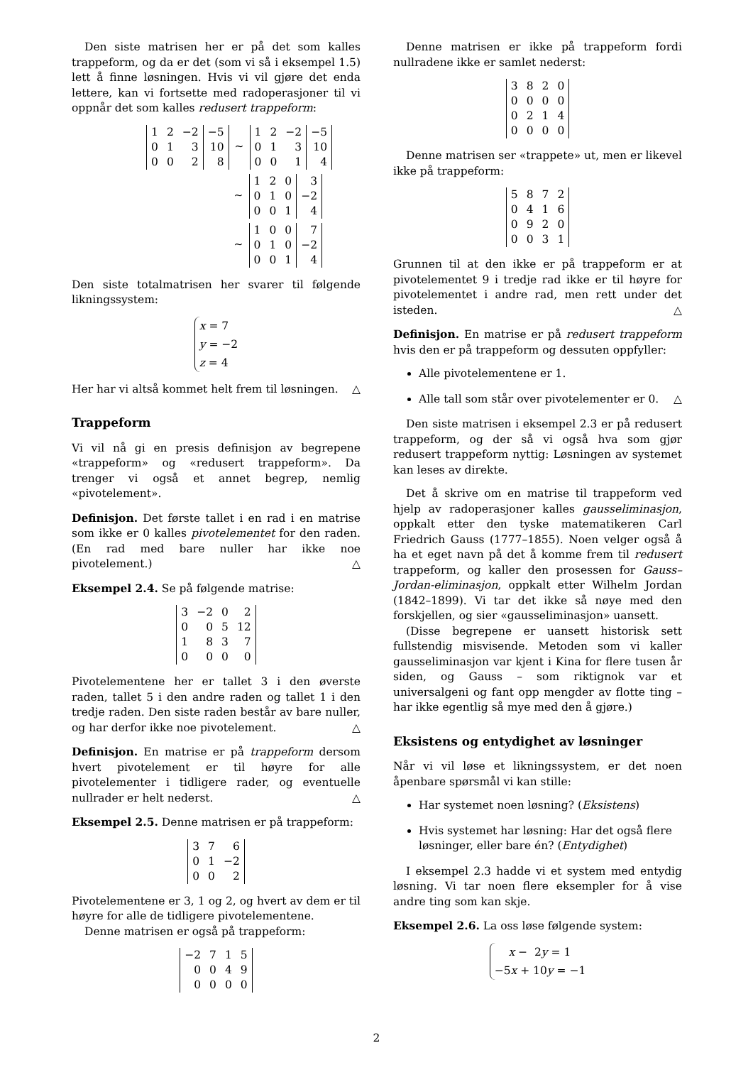Den siste matrisen her er på det som kalles trappeform, og da er det (som vi så i eksempel 1.5) lett å finne løsningen. Hvis vi vil gjøre det enda lettere, kan vi fortsette med radoperasjoner til vi oppnår det som kalles redusert trappeform:
| 1 | 2 | −2 | −5 |
| 0 | 1 | 3 | 10 |
| 0 | 0 | 2 | 8 |
∼
| 1 | 2 | −2 | −5 |
| 0 | 1 | 3 | 10 |
| 0 | 0 | 1 | 4 |
∼
| 1 | 2 | 0 | 3 |
| 0 | 1 | 0 | −2 |
| 0 | 0 | 1 | 4 |
∼
| 1 | 0 | 0 | 7 |
| 0 | 1 | 0 | −2 |
| 0 | 0 | 1 | 4 |
Den siste totalmatrisen her svarer til følgende likningssystem:
x = 7
y = −2
z = 4
Her har vi altså kommet helt frem til løsningen. △
Trappeform
Vi vil nå gi en presis definisjon av begrepene «trappeform» og «redusert trappeform». Da trenger vi også et annet begrep, nemlig «pivotelement».
Definisjon. Det første tallet i en rad i en matrise som ikke er 0 kalles pivotelementet for den raden. (En rad med bare nuller har ikke noe pivotelement.) △
Eksempel 2.4. Se på følgende matrise:
| 3 | −2 | 0 | 2 |
| 0 | 0 | 5 | 12 |
| 1 | 8 | 3 | 7 |
| 0 | 0 | 0 | 0 |
Pivotelementene her er tallet 3 i den øverste raden, tallet 5 i den andre raden og tallet 1 i den tredje raden. Den siste raden består av bare nuller, og har derfor ikke noe pivotelement. △
Definisjon. En matrise er på trappeform dersom hvert pivotelement er til høyre for alle pivotelementer i tidligere rader, og eventuelle nullrader er helt nederst. △
Eksempel 2.5. Denne matrisen er på trappeform:
| 3 | 7 | 6 |
| 0 | 1 | −2 |
| 0 | 0 | 2 |
Pivotelementene er 3, 1 og 2, og hvert av dem er til høyre for alle de tidligere pivotelementene.
Denne matrisen er også på trappeform:
| −2 | 7 | 1 | 5 |
| 0 | 0 | 4 | 9 |
| 0 | 0 | 0 | 0 |
Denne matrisen er ikke på trappeform fordi nullradene ikke er samlet nederst:
| 3 | 8 | 2 | 0 |
| 0 | 0 | 0 | 0 |
| 0 | 2 | 1 | 4 |
| 0 | 0 | 0 | 0 |
Denne matrisen ser «trappete» ut, men er likevel ikke på trappeform:
| 5 | 8 | 7 | 2 |
| 0 | 4 | 1 | 6 |
| 0 | 9 | 2 | 0 |
| 0 | 0 | 3 | 1 |
Grunnen til at den ikke er på trappeform er at pivotelementet 9 i tredje rad ikke er til høyre for pivotelementet i andre rad, men rett under det isteden. △
Definisjon. En matrise er på redusert trappeform hvis den er på trappeform og dessuten oppfyller:
Alle pivotelementene er 1.
Alle tall som står over pivotelementer er 0. △
Den siste matrisen i eksempel 2.3 er på redusert trappeform, og der så vi også hva som gjør redusert trappeform nyttig: Løsningen av systemet kan leses av direkte.
Det å skrive om en matrise til trappeform ved hjelp av radoperasjoner kalles gausseliminasjon, oppkalt etter den tyske matematikeren Carl Friedrich Gauss (1777–1855). Noen velger også å ha et eget navn på det å komme frem til redusert trappeform, og kaller den prosessen for Gauss–Jordan-eliminasjon, oppkalt etter Wilhelm Jordan (1842–1899). Vi tar det ikke så nøye med den forskjellen, og sier «gausseliminasjon» uansett.
(Disse begrepene er uansett historisk sett fullstendig misvisende. Metoden som vi kaller gausseliminasjon var kjent i Kina for flere tusen år siden, og Gauss – som riktignok var et universalgeni og fant opp mengder av flotte ting – har ikke egentlig så mye med den å gjøre.)
Eksistens og entydighet av løsninger
Når vi vil løse et likningssystem, er det noen åpenbare spørsmål vi kan stille:
Har systemet noen løsning? (Eksistens)
Hvis systemet har løsning: Har det også flere løsninger, eller bare én? (Entydighet)
I eksempel 2.3 hadde vi et system med entydig løsning. Vi tar noen flere eksempler for å vise andre ting som kan skje.
Eksempel 2.6. La oss løse følgende system:
x − 2y = 1
−5x + 10y = −1
2